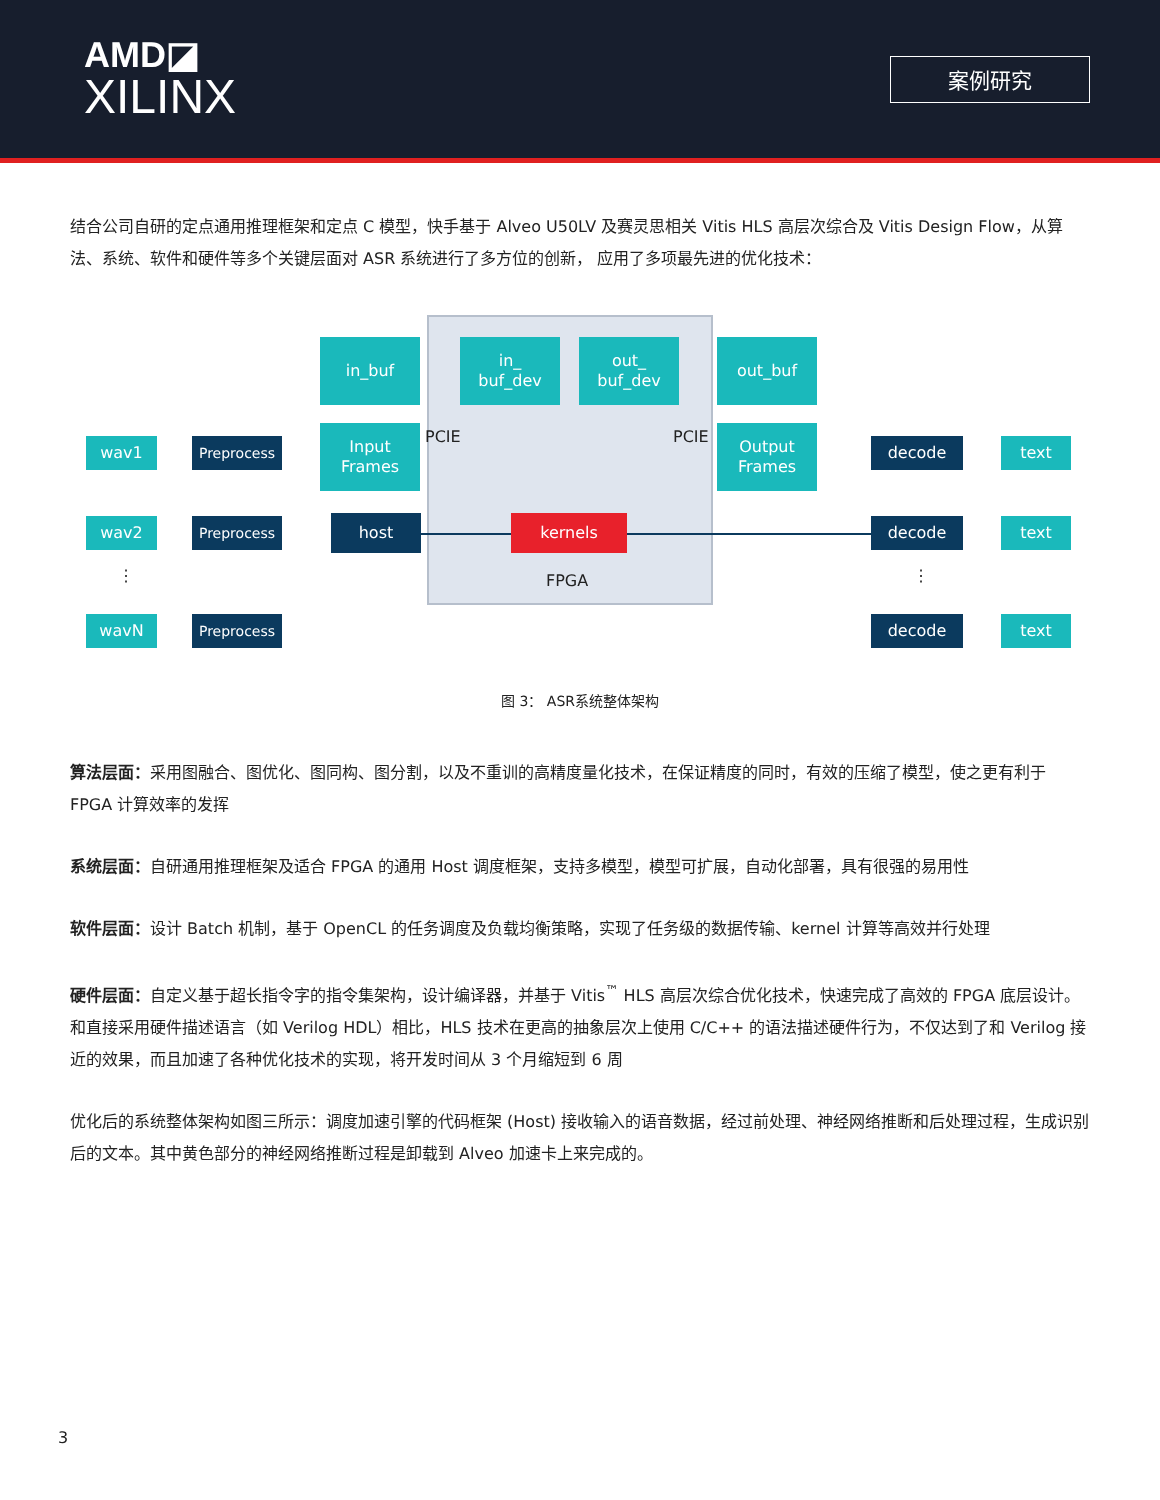AMD◪
XILINX
案例研究
结合公司自研的定点通用推理框架和定点 C 模型，快手基于 Alveo U50LV 及赛灵思相关 Vitis HLS 高层次综合及 Vitis Design Flow，从算法、系统、软件和硬件等多个关键层面对 ASR 系统进行了多方位的创新， 应用了多项最先进的优化技术：
in_buf
in_
buf_dev
out_
buf_dev
out_buf
Input
Frames
Output
Frames
PCIE PCIE
wav1
wav2
⋮
wavN
Preprocess
Preprocess
Preprocess
host kernels
FPGA
decode
decode
⋮
decode
text
text
text
图 3： ASR系统整体架构
算法层面：采用图融合、图优化、图同构、图分割，以及不重训的高精度量化技术，在保证精度的同时，有效的压缩了模型，使之更有利于 FPGA 计算效率的发挥
系统层面：自研通用推理框架及适合 FPGA 的通用 Host 调度框架，支持多模型，模型可扩展，自动化部署，具有很强的易用性
软件层面：设计 Batch 机制，基于 OpenCL 的任务调度及负载均衡策略，实现了任务级的数据传输、kernel 计算等高效并行处理
硬件层面：自定义基于超长指令字的指令集架构，设计编译器，并基于 Vitis<sup>™</sup> HLS 高层次综合优化技术，快速完成了高效的 FPGA 底层设计。和直接采用硬件描述语言（如 Verilog HDL）相比，HLS 技术在更高的抽象层次上使用 C/C++ 的语法描述硬件行为，不仅达到了和 Verilog 接近的效果，而且加速了各种优化技术的实现，将开发时间从 3 个月缩短到 6 周
优化后的系统整体架构如图三所示：调度加速引擎的代码框架 (Host) 接收输入的语音数据，经过前处理、神经网络推断和后处理过程，生成识别后的文本。其中黄色部分的神经网络推断过程是卸载到 Alveo 加速卡上来完成的。
3